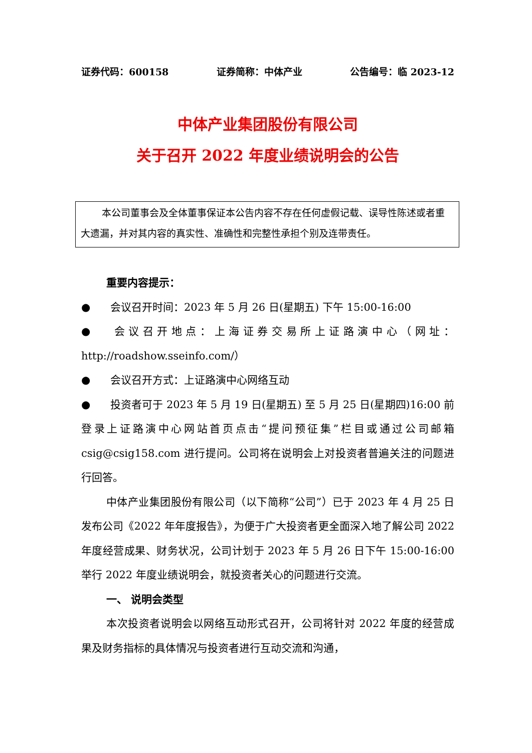证券代码：600158 证券简称：中体产业 公告编号：临 2023-12
中体产业集团股份有限公司
关于召开 2022 年度业绩说明会的公告
本公司董事会及全体董事保证本公告内容不存在任何虚假记载、误导性陈述或者重大遗漏，并对其内容的真实性、准确性和完整性承担个别及连带责任。
重要内容提示：
● 会议召开时间：2023 年 5 月 26 日(星期五) 下午 15:00-16:00
● 会议召开地点：上海证券交易所上证路演中心（网址：http://roadshow.sseinfo.com/）
● 会议召开方式：上证路演中心网络互动
● 投资者可于 2023 年 5 月 19 日(星期五) 至 5 月 25 日(星期四)16:00 前登录上证路演中心网站首页点击“提问预征集”栏目或通过公司邮箱 csig@csig158.com 进行提问。公司将在说明会上对投资者普遍关注的问题进行回答。
中体产业集团股份有限公司（以下简称“公司”）已于 2023 年 4 月 25 日发布公司《2022 年年度报告》，为便于广大投资者更全面深入地了解公司 2022 年度经营成果、财务状况，公司计划于 2023 年 5 月 26 日下午 15:00-16:00 举行 2022 年度业绩说明会，就投资者关心的问题进行交流。
一、 说明会类型
本次投资者说明会以网络互动形式召开，公司将针对 2022 年度的经营成果及财务指标的具体情况与投资者进行互动交流和沟通，